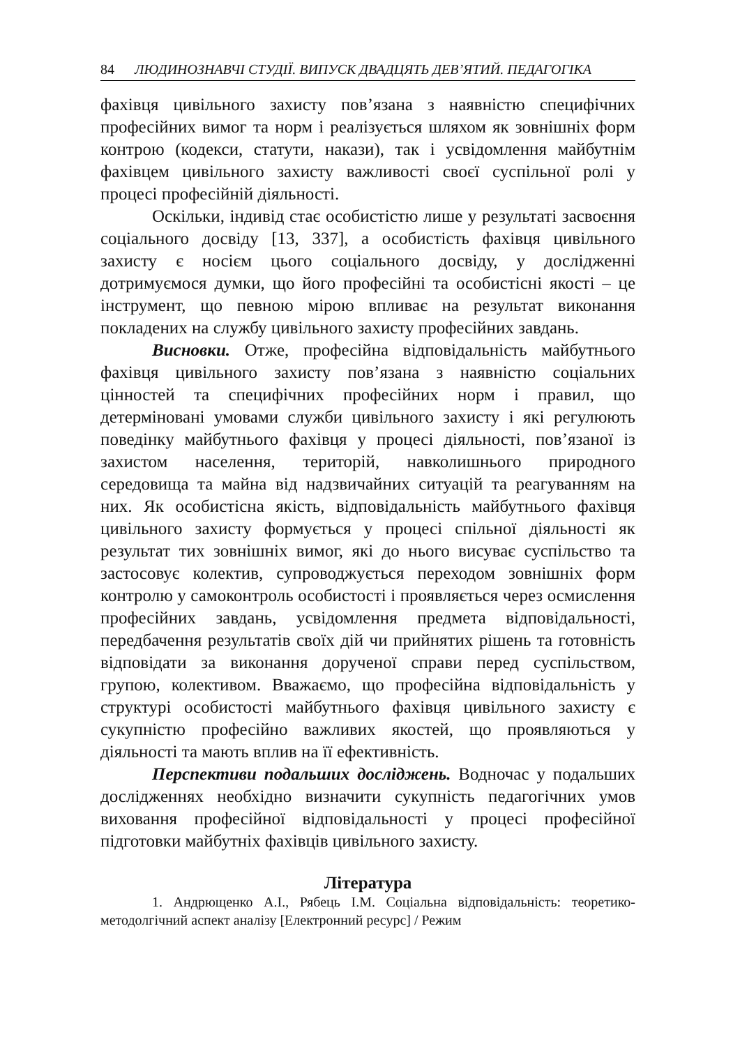84 ЛЮДИНОЗНАВЧІ СТУДІЇ. ВИПУСК ДВАДЦЯТЬ ДЕВ’ЯТИЙ. ПЕДАГОГІКА
фахівця цивільного захисту пов’язана з наявністю специфічних професійних вимог та норм і реалізується шляхом як зовнішніх форм контрою (кодекси, статути, накази), так і усвідомлення майбутнім фахівцем цивільного захисту важливості своєї суспільної ролі у процесі професійній діяльності.
Оскільки, індивід стає особистістю лише у результаті засвоєння соціального досвіду [13, 337], а особистість фахівця цивільного захисту є носієм цього соціального досвіду, у дослідженні дотримуємося думки, що його професійні та особистісні якості – це інструмент, що певною мірою впливає на результат виконання покладених на службу цивільного захисту професійних завдань.
Висновки. Отже, професійна відповідальність майбутнього фахівця цивільного захисту пов’язана з наявністю соціальних цінностей та специфічних професійних норм і правил, що детерміновані умовами служби цивільного захисту і які регулюють поведінку майбутнього фахівця у процесі діяльності, пов’язаної із захистом населення, територій, навколишнього природного середовища та майна від надзвичайних ситуацій та реагуванням на них. Як особистісна якість, відповідальність майбутнього фахівця цивільного захисту формується у процесі спільної діяльності як результат тих зовнішніх вимог, які до нього висуває суспільство та застосовує колектив, супроводжується переходом зовнішніх форм контролю у самоконтроль особистості і проявляється через осмислення професійних завдань, усвідомлення предмета відповідальності, передбачення результатів своїх дій чи прийнятих рішень та готовність відповідати за виконання дорученої справи перед суспільством, групою, колективом. Вважаємо, що професійна відповідальність у структурі особистості майбутнього фахівця цивільного захисту є сукупністю професійно важливих якостей, що проявляються у діяльності та мають вплив на її ефективність.
Перспективи подальших досліджень. Водночас у подальших дослідженнях необхідно визначити сукупність педагогічних умов виховання професійної відповідальності у процесі професійної підготовки майбутніх фахівців цивільного захисту.
Література
1. Андрющенко А.І., Рябець І.М. Соціальна відповідальність: теоретико-методолгічний аспект аналізу [Електронний ресурс] / Режим